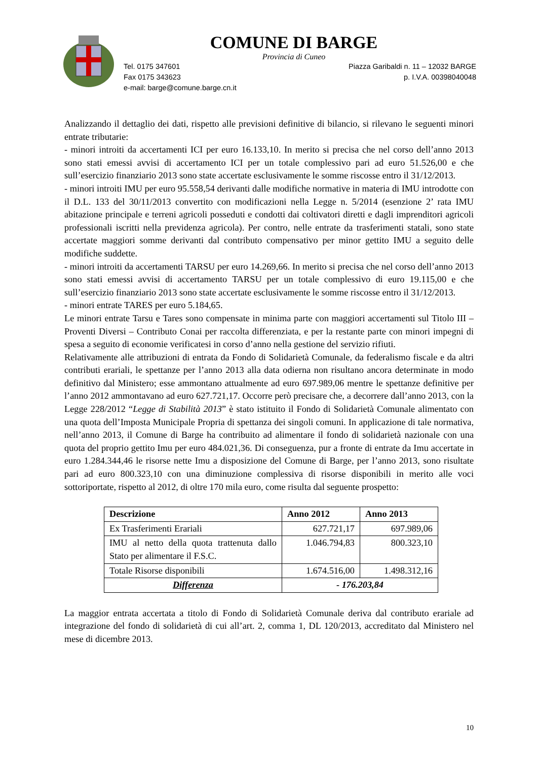COMUNE DI BARGE
Provincia di Cuneo
Tel. 0175 347601 Piazza Garibaldi n. 11 – 12032 BARGE
Fax 0175 343623 p. I.V.A. 00398040048
e-mail: barge@comune.barge.cn.it
Analizzando il dettaglio dei dati, rispetto alle previsioni definitive di bilancio, si rilevano le seguenti minori entrate tributarie:
- minori introiti da accertamenti ICI per euro 16.133,10. In merito si precisa che nel corso dell’anno 2013 sono stati emessi avvisi di accertamento ICI per un totale complessivo pari ad euro 51.526,00 e che sull’esercizio finanziario 2013 sono state accertate esclusivamente le somme riscosse entro il 31/12/2013.
- minori introiti IMU per euro 95.558,54 derivanti dalle modifiche normative in materia di IMU introdotte con il D.L. 133 del 30/11/2013 convertito con modificazioni nella Legge n. 5/2014 (esenzione 2’ rata IMU abitazione principale e terreni agricoli posseduti e condotti dai coltivatori diretti e dagli imprenditori agricoli professionali iscritti nella previdenza agricola). Per contro, nelle entrate da trasferimenti statali, sono state accertate maggiori somme derivanti dal contributo compensativo per minor gettito IMU a seguito delle modifiche suddette.
- minori introiti da accertamenti TARSU per euro 14.269,66. In merito si precisa che nel corso dell’anno 2013 sono stati emessi avvisi di accertamento TARSU per un totale complessivo di euro 19.115,00 e che sull’esercizio finanziario 2013 sono state accertate esclusivamente le somme riscosse entro il 31/12/2013.
- minori entrate TARES per euro 5.184,65.
Le minori entrate Tarsu e Tares sono compensate in minima parte con maggiori accertamenti sul Titolo III – Proventi Diversi – Contributo Conai per raccolta differenziata, e per la restante parte con minori impegni di spesa a seguito di economie verificatesi in corso d’anno nella gestione del servizio rifiuti.
Relativamente alle attribuzioni di entrata da Fondo di Solidarietà Comunale, da federalismo fiscale e da altri contributi erariali, le spettanze per l’anno 2013 alla data odierna non risultano ancora determinate in modo definitivo dal Ministero; esse ammontano attualmente ad euro 697.989,06 mentre le spettanze definitive per l’anno 2012 ammontavano ad euro 627.721,17. Occorre però precisare che, a decorrere dall’anno 2013, con la Legge 228/2012 “Legge di Stabilità 2013” è stato istituito il Fondo di Solidarietà Comunale alimentato con una quota dell’Imposta Municipale Propria di spettanza dei singoli comuni. In applicazione di tale normativa, nell’anno 2013, il Comune di Barge ha contribuito ad alimentare il fondo di solidarietà nazionale con una quota del proprio gettito Imu per euro 484.021,36. Di conseguenza, pur a fronte di entrate da Imu accertate in euro 1.284.344,46 le risorse nette Imu a disposizione del Comune di Barge, per l’anno 2013, sono risultate pari ad euro 800.323,10 con una diminuzione complessiva di risorse disponibili in merito alle voci sottoriportate, rispetto al 2012, di oltre 170 mila euro, come risulta dal seguente prospetto:
| Descrizione | Anno 2012 | Anno 2013 |
| --- | --- | --- |
| Ex Trasferimenti Erariali | 627.721,17 | 697.989,06 |
| IMU al netto della quota trattenuta dallo Stato per alimentare il F.S.C. | 1.046.794,83 | 800.323,10 |
| Totale Risorse disponibili | 1.674.516,00 | 1.498.312,16 |
| Differenza | - 176.203,84 | |
La maggior entrata accertata a titolo di Fondo di Solidarietà Comunale deriva dal contributo erariale ad integrazione del fondo di solidarietà di cui all’art. 2, comma 1, DL 120/2013, accreditato dal Ministero nel mese di dicembre 2013.
10